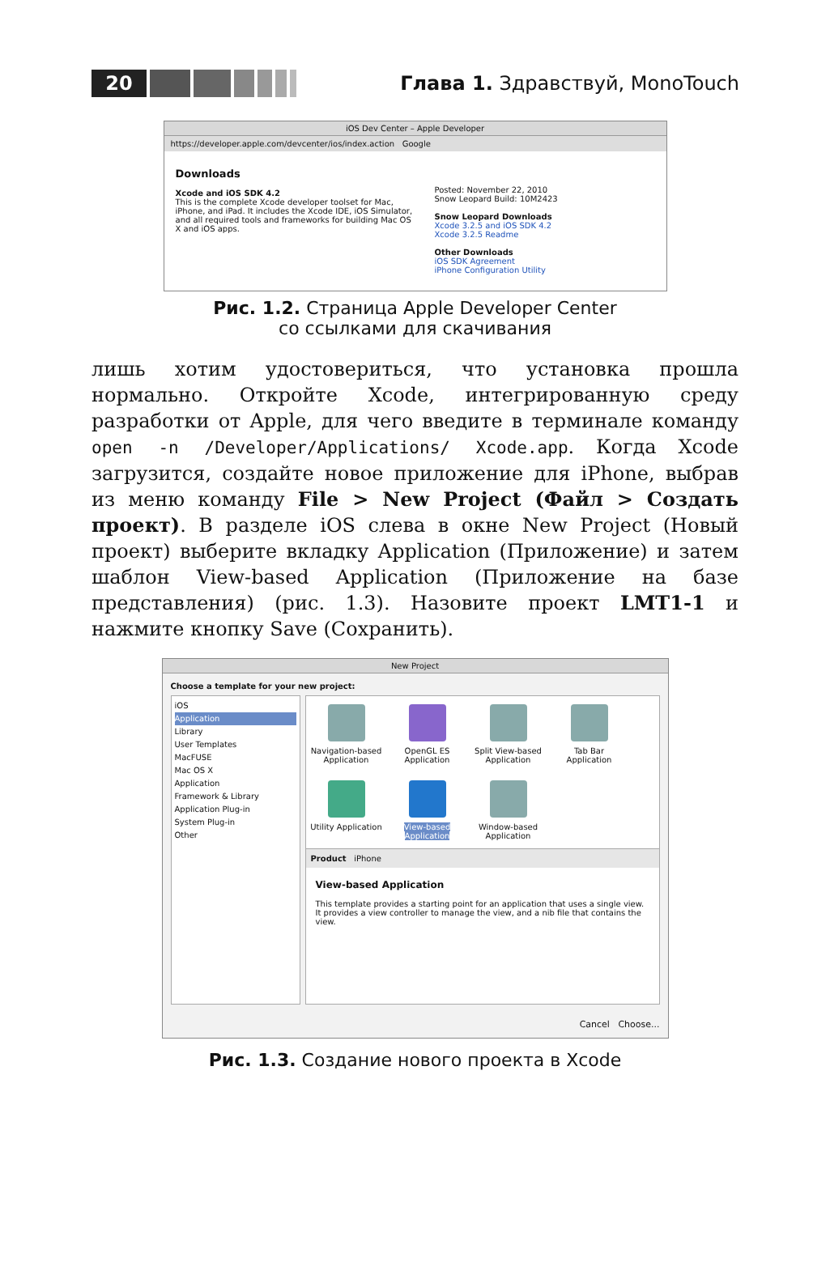20
Глава 1. Здравствуй, MonoTouch
iOS Dev Center – Apple Developer
https://developer.apple.com/devcenter/ios/index.action Google
Downloads
Xcode and iOS SDK 4.2
This is the complete Xcode developer toolset for Mac, iPhone, and iPad. It includes the Xcode IDE, iOS Simulator, and all required tools and frameworks for building Mac OS X and iOS apps.
Posted: November 22, 2010
Snow Leopard Build: 10M2423
Snow Leopard Downloads
Xcode 3.2.5 and iOS SDK 4.2
Xcode 3.2.5 Readme
Other Downloads
iOS SDK Agreement
iPhone Configuration Utility
Рис. 1.2. Страница Apple Developer Center
со ссылками для скачивания
лишь хотим удостовериться, что установка прошла нормально. Откройте Xcode, интегрированную среду разработки от Apple, для чего введите в терминале команду open -n /Developer/Applications/ Xcode.app. Когда Xcode загрузится, создайте новое приложение для iPhone, выбрав из меню команду File > New Project (Файл > Создать проект). В разделе iOS слева в окне New Project (Новый проект) выберите вкладку Application (Приложение) и затем шаблон View-based Application (Приложение на базе представления) (рис. 1.3). Назовите проект LMT1-1 и нажмите кнопку Save (Сохранить).
New Project
Choose a template for your new project:
iOS
Application
Library
User Templates
MacFUSE
Mac OS X
Application
Framework & Library
Application Plug-in
System Plug-in
Other
Navigation-based Application
OpenGL ES Application
Split View-based Application
Tab Bar Application
Utility Application
View-based Application
Window-based Application
Product iPhone
View-based Application
This template provides a starting point for an application that uses a single view. It provides a view controller to manage the view, and a nib file that contains the view.
Cancel Choose...
Рис. 1.3. Создание нового проекта в Xcode